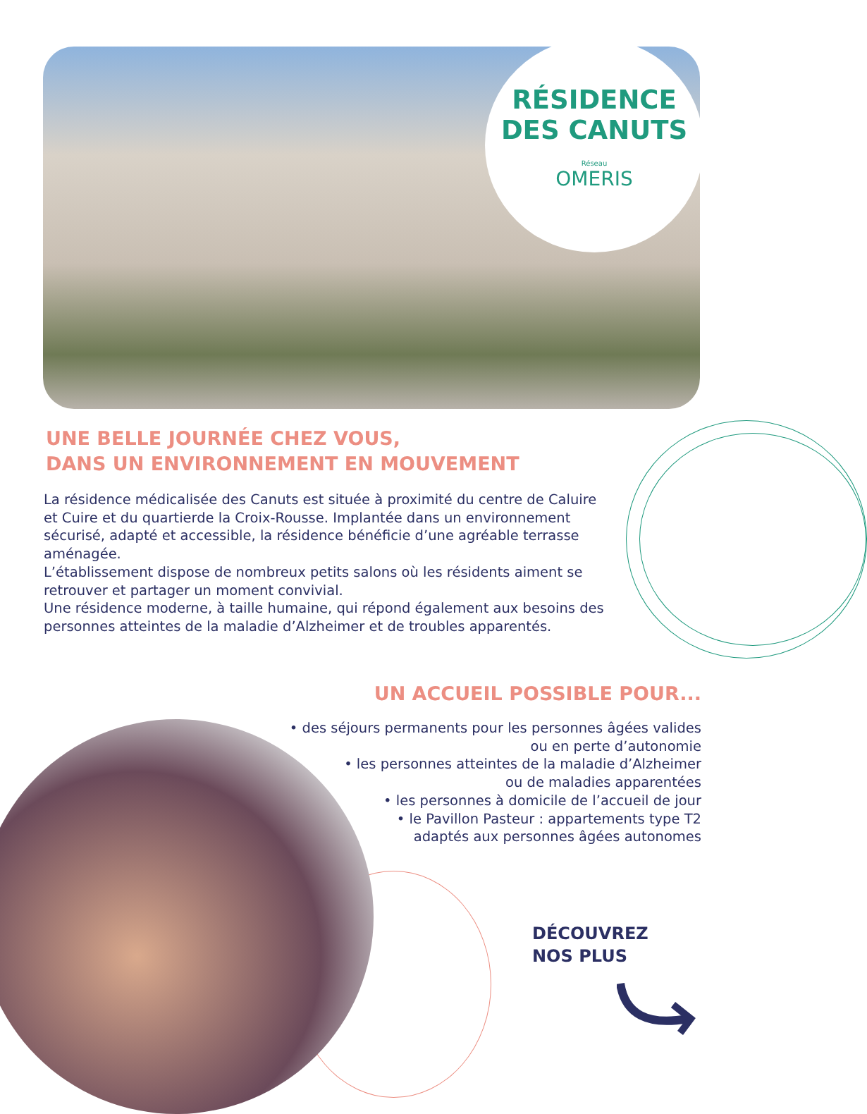RÉSIDENCE
DES CANUTS
Réseau
OMERIS
UNE BELLE JOURNÉE CHEZ VOUS,
DANS UN ENVIRONNEMENT EN MOUVEMENT
La résidence médicalisée des Canuts est située à proximité du centre de Caluire et Cuire et du quartierde la Croix-Rousse. Implantée dans un environnement sécurisé, adapté et accessible, la résidence bénéficie d’une agréable terrasse aménagée.
L’établissement dispose de nombreux petits salons où les résidents aiment se retrouver et partager un moment convivial.
Une résidence moderne, à taille humaine, qui répond également aux besoins des personnes atteintes de la maladie d’Alzheimer et de troubles apparentés.
UN ACCUEIL POSSIBLE POUR...
• des séjours permanents pour les personnes âgées valides
ou en perte d’autonomie
• les personnes atteintes de la maladie d’Alzheimer
ou de maladies apparentées
• les personnes à domicile de l’accueil de jour
• le Pavillon Pasteur : appartements type T2
adaptés aux personnes âgées autonomes
DÉCOUVREZ
NOS PLUS